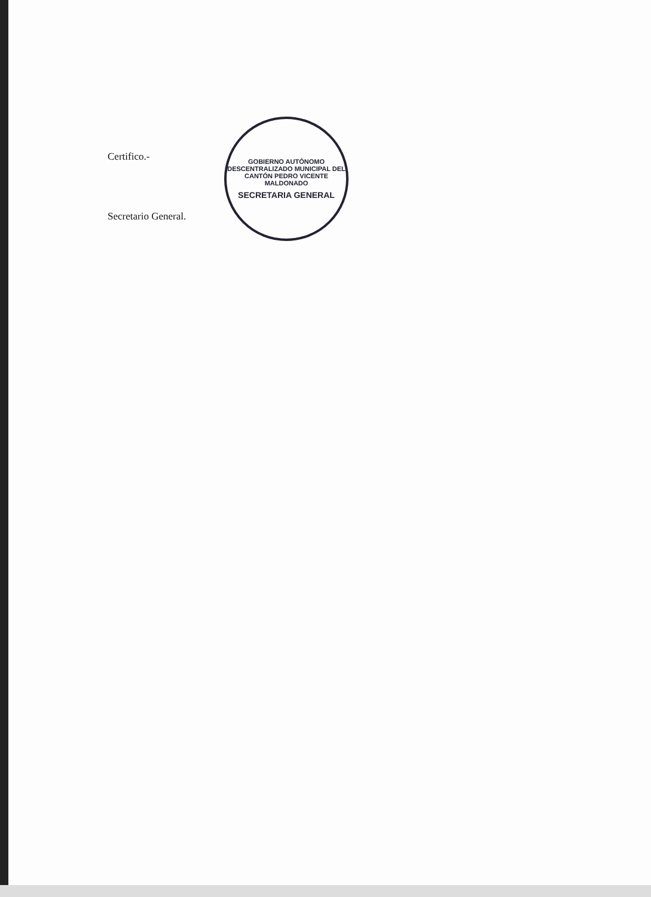GOBIERNO AUTÓNOMO DESCENTRALIZADO MUNICIPAL DEL CANTÓN PEDRO VICENTE MALDONADO
SECRETARIA GENERAL
Certifico.-
Secretario General.